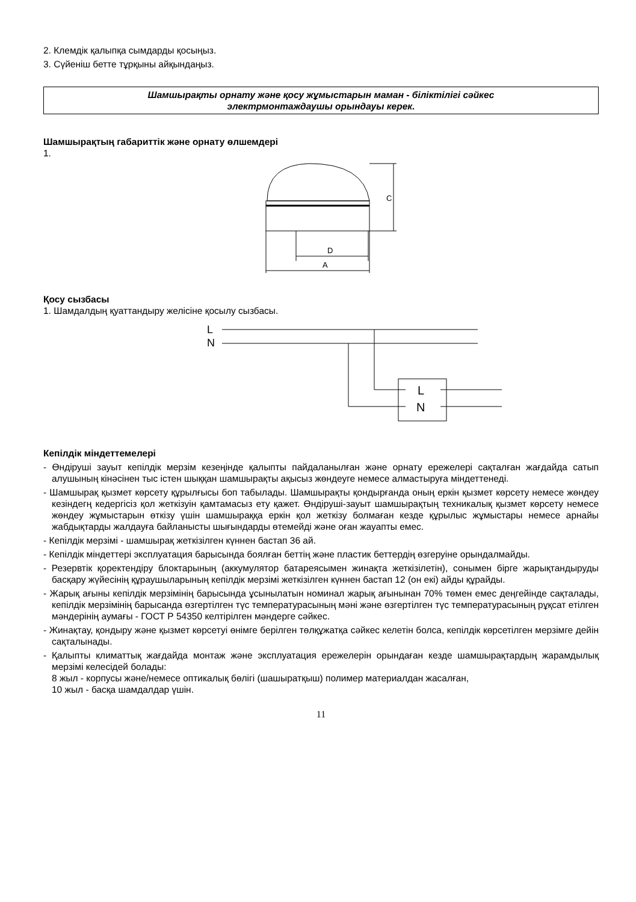2. Клемдік қалыпқа сымдарды қосыңыз.
3. Сүйеніш бетте тұрқыны айқындаңыз.
Шамшырақты орнату және қосу жұмыстарын маман - біліктілігі сәйкес
электрмонтаждаушы орындауы керек.
Шамшырақтың габариттік және орнату өлшемдері
1.
C
D
A
Қосу сызбасы
1. Шамдалдың қуаттандыру желісіне қосылу сызбасы.
L
N
L
N
Кепілдік міндеттемелері
- Өндіруші зауыт кепілдік мерзім кезеңінде қалыпты пайдаланылған және орнату ережелері сақталған жағдайда сатып алушының кінәсінен тыс істен шыққан шамшырақты ақысыз жөндеуге немесе алмастыруға міндеттенеді.
- Шамшырақ қызмет көрсету құрылғысы боп табылады. Шамшырақты қондырғанда оның еркін қызмет көрсету немесе жөндеу кезіндегң кедергісіз қол жеткізуін қамтамасыз ету қажет. Өндіруші-зауыт шамшырақтың техникалық қызмет көрсету немесе жөндеу жұмыстарын өткізу үшін шамшыраққа еркін қол жеткізу болмаған кезде құрылыс жұмыстары немесе арнайы жабдықтарды жалдауға байланысты шығындарды өтемейді және оған жауапты емес.
- Кепілдік мерзімі - шамшырақ жеткізілген күннен бастап 36 ай.
- Кепілдік міндеттері эксплуатация барысында боялған беттің және пластик беттердің өзгеруіне орындалмайды.
- Резервтік қоректендіру блоктарының (аккумулятор батареясымен жинақта жеткізілетін), сонымен бірге жарықтандыруды басқару жүйесінің құраушыларының кепілдік мерзімі жеткізілген күннен бастап 12 (он екі) айды құрайды.
- Жарық ағыны кепілдік мерзімінің барысында ұсынылатын номинал жарық ағынынан 70% төмен емес деңгейінде сақталады, кепілдік мерзімінің барысанда өзгертілген түс температурасының мәні және өзгертілген түс температурасының рұқсат етілген мәндерінің аумағы - ГОСТ Р 54350 келтірілген мәндерге сәйкес.
- Жинақтау, қондыру және қызмет көрсетуі өнімге берілген төлқұжатқа сәйкес келетін болса, кепілдік көрсетілген мерзімге дейін сақталынады.
- Қалыпты климаттық жағдайда монтаж және эксплуатация ережелерін орындаған кезде шамшырақтардың жарамдылық мерзімі келесідей болады:
8 жыл - корпусы және/немесе оптикалық бөлігі (шашыратқыш) полимер материалдан жасалған,
10 жыл - басқа шамдалдар үшін.
11